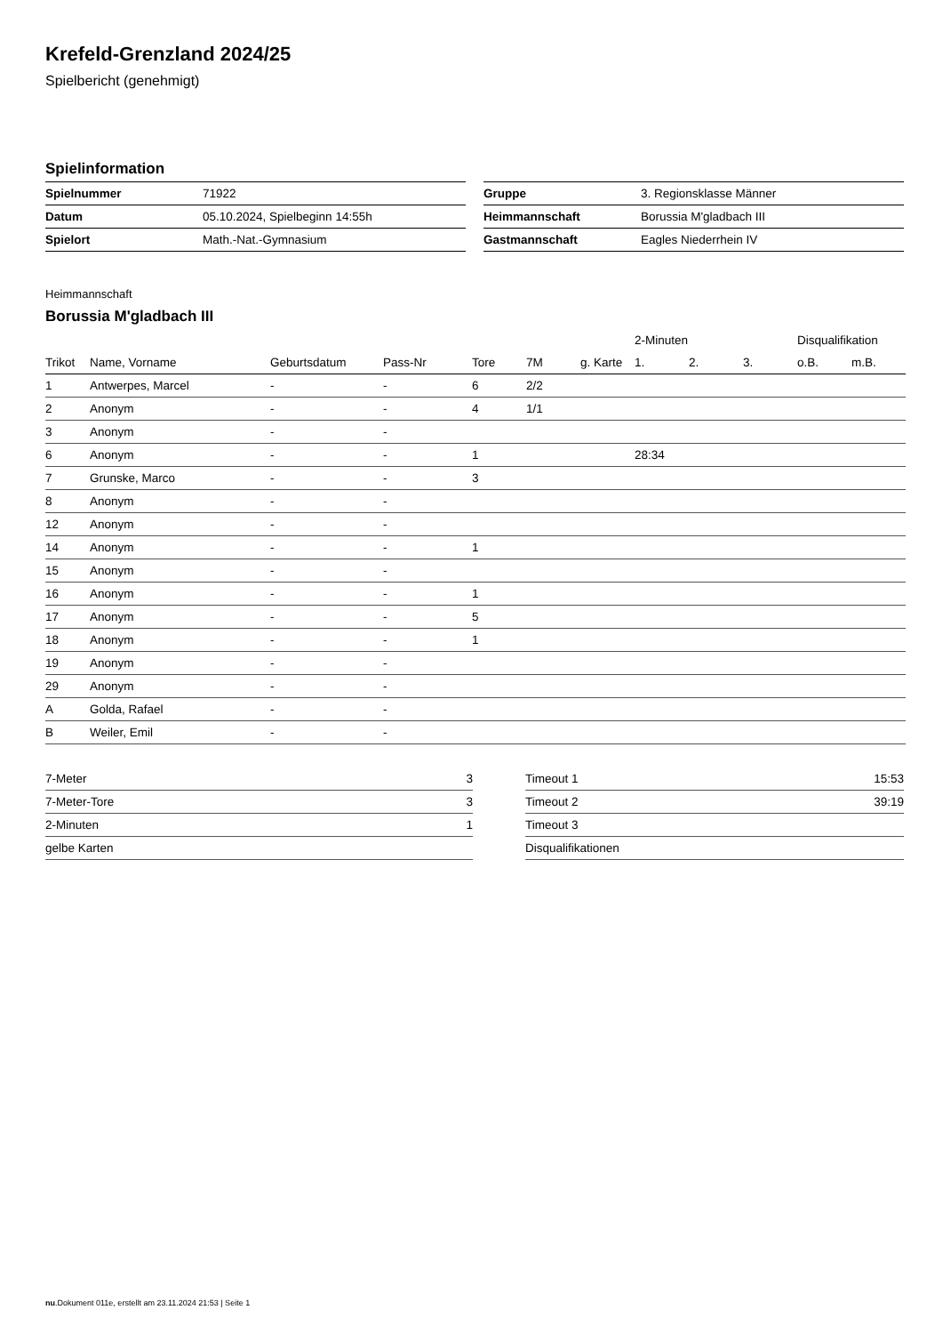Krefeld-Grenzland 2024/25
Spielbericht (genehmigt)
Spielinformation
| Spielnummer | 71922 |
| Datum | 05.10.2024, Spielbeginn 14:55h |
| Spielort | Math.-Nat.-Gymnasium |
| Gruppe | 3. Regionsklasse Männer |
| Heimmannschaft | Borussia M'gladbach III |
| Gastmannschaft | Eagles Niederrhein IV |
Heimmannschaft
Borussia M'gladbach III
| | | | | | | | 2-Minuten | | | Disqualifikation | |
| --- | --- | --- | --- | --- | --- | --- | --- | --- | --- | --- | --- |
| Trikot | Name, Vorname | Geburtsdatum | Pass-Nr | Tore | 7M | g. Karte | 1. | 2. | 3. | o.B. | m.B. |
| 1 | Antwerpes, Marcel | - | - | 6 | 2/2 | | | | | | |
| 2 | Anonym | - | - | 4 | 1/1 | | | | | | |
| 3 | Anonym | - | - | | | | | | | | |
| 6 | Anonym | - | - | 1 | | | 28:34 | | | | |
| 7 | Grunske, Marco | - | - | 3 | | | | | | | |
| 8 | Anonym | - | - | | | | | | | | |
| 12 | Anonym | - | - | | | | | | | | |
| 14 | Anonym | - | - | 1 | | | | | | | |
| 15 | Anonym | - | - | | | | | | | | |
| 16 | Anonym | - | - | 1 | | | | | | | |
| 17 | Anonym | - | - | 5 | | | | | | | |
| 18 | Anonym | - | - | 1 | | | | | | | |
| 19 | Anonym | - | - | | | | | | | | |
| 29 | Anonym | - | - | | | | | | | | |
| A | Golda, Rafael | - | - | | | | | | | | |
| B | Weiler, Emil | - | - | | | | | | | | |
| 7-Meter | 3 |
| 7-Meter-Tore | 3 |
| 2-Minuten | 1 |
| gelbe Karten | |
| Timeout 1 | 15:53 |
| Timeout 2 | 39:19 |
| Timeout 3 | |
| Disqualifikationen | |
nu.Dokument 011e, erstellt am 23.11.2024 21:53 | Seite 1